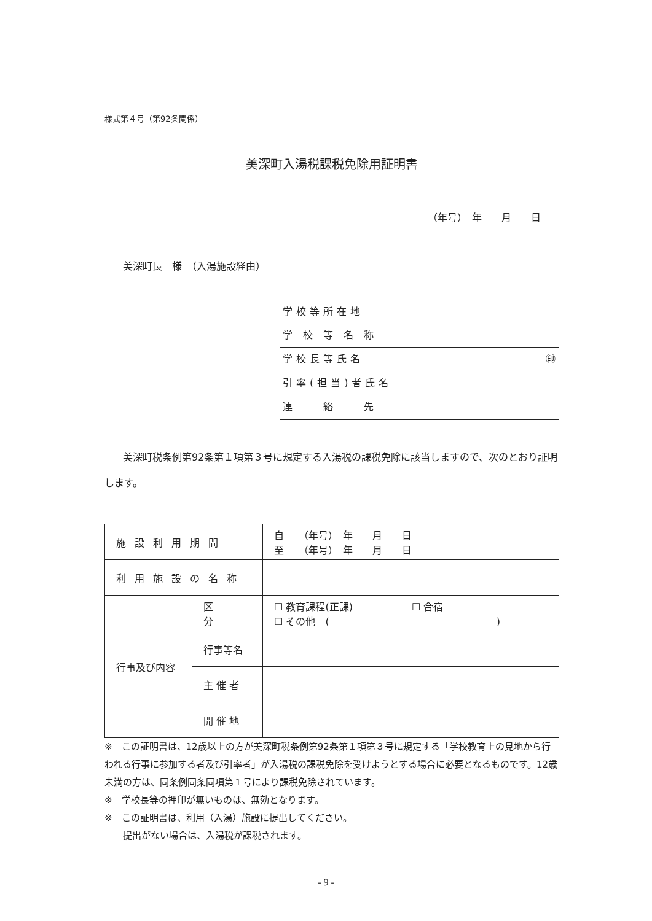様式第４号（第92条関係）
美深町入湯税課税免除用証明書
（年号）　年　　月　　日
美深町長　様　（入湯施設経由）
学校等所在地
学 校 等 名 称
学校長等氏名 ㊞
引率(担当)者氏名
連　　絡　　先
美深町税条例第92条第１項第３号に規定する入湯税の課税免除に該当しますので、次のとおり証明します。
| 施設利用期間 | | 自 （年号） 年 月 日 至 （年号） 年 月 日 |
| 利用施設の名称 | | |
| 行事及び内容 | 区 分 | ☐ 教育課程(正課) ☐ 合宿 ☐ その他 ( ) |
| | 行事等名 | |
| | 主 催 者 | |
| | 開 催 地 | |
※　この証明書は、12歳以上の方が美深町税条例第92条第１項第３号に規定する「学校教育上の見地から行われる行事に参加する者及び引率者」が入湯税の課税免除を受けようとする場合に必要となるものです。12歳未満の方は、同条例同条同項第１号により課税免除されています。
※　学校長等の押印が無いものは、無効となります。
※　この証明書は、利用（入湯）施設に提出してください。
　　提出がない場合は、入湯税が課税されます。
- 9 -